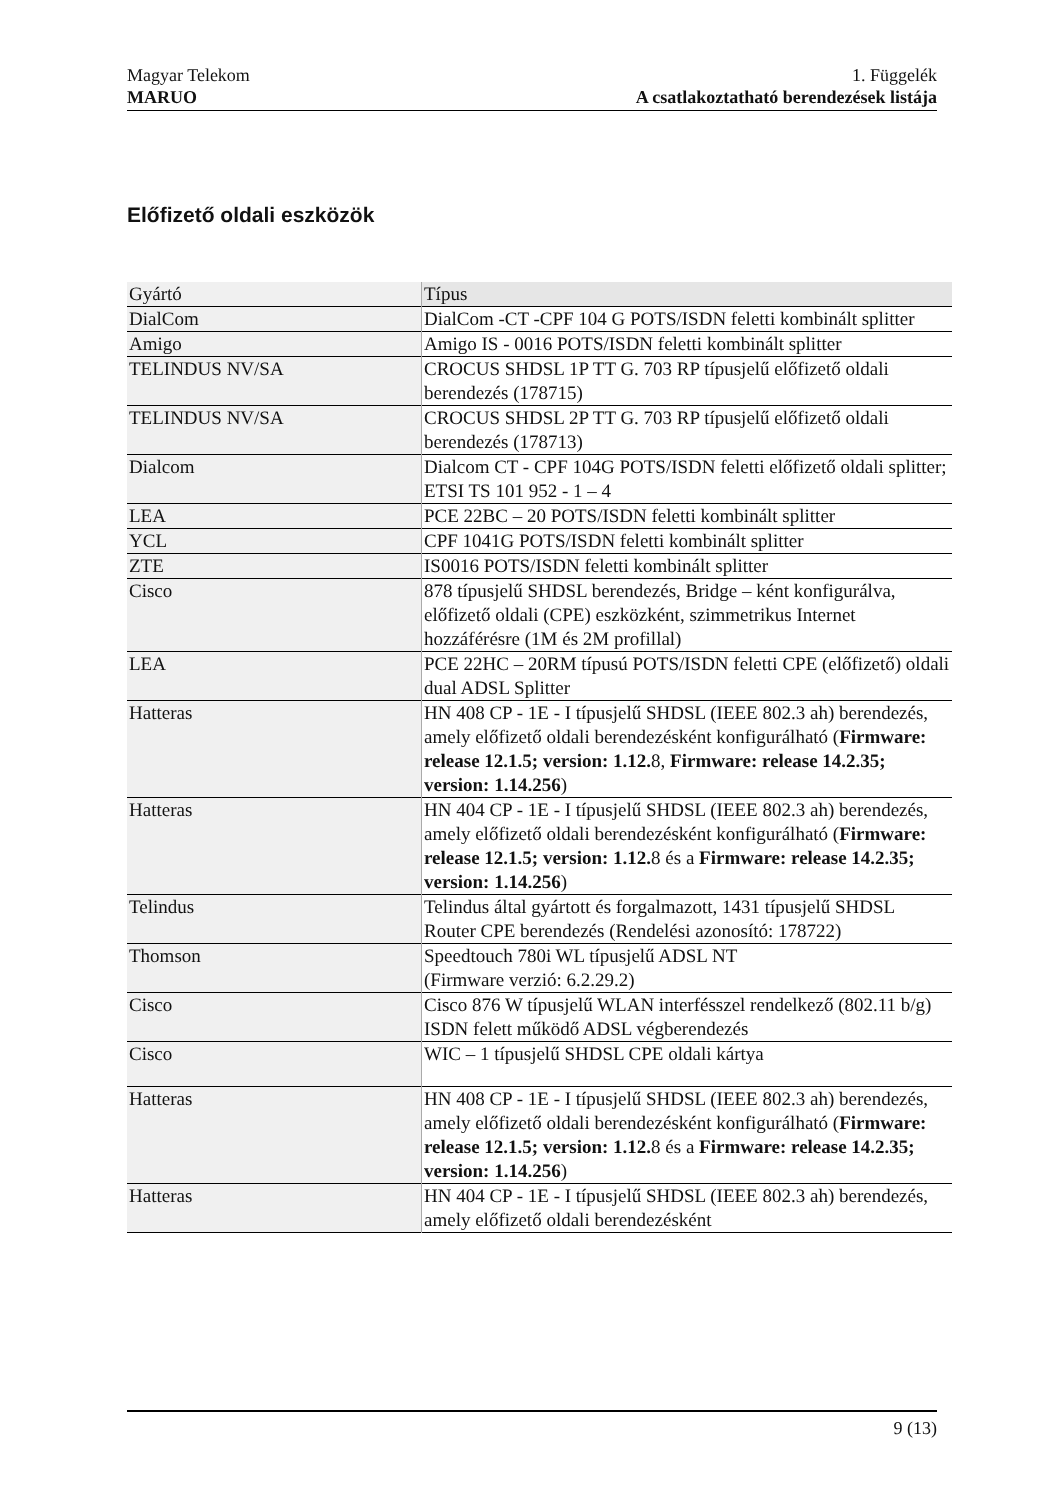Magyar Telekom
MARUO
1. Függelék
A csatlakoztatható berendezések listája
Előfizető oldali eszközök
| Gyártó | Típus |
| --- | --- |
| DialCom | DialCom -CT -CPF 104 G POTS/ISDN feletti kombinált splitter |
| Amigo | Amigo IS - 0016 POTS/ISDN feletti kombinált splitter |
| TELINDUS NV/SA | CROCUS SHDSL 1P TT G. 703 RP típusjelű előfizető oldali berendezés (178715) |
| TELINDUS NV/SA | CROCUS SHDSL 2P TT G. 703 RP típusjelű előfizető oldali berendezés (178713) |
| Dialcom | Dialcom CT - CPF 104G POTS/ISDN feletti előfizető oldali splitter; ETSI TS 101 952 - 1 – 4 |
| LEA | PCE 22BC – 20 POTS/ISDN feletti kombinált splitter |
| YCL | CPF 1041G POTS/ISDN feletti kombinált splitter |
| ZTE | IS0016 POTS/ISDN feletti kombinált splitter |
| Cisco | 878 típusjelű SHDSL berendezés, Bridge – ként konfigurálva, előfizető oldali (CPE) eszközként, szimmetrikus Internet hozzáférésre (1M és 2M profillal) |
| LEA | PCE 22HC – 20RM típusú POTS/ISDN feletti CPE (előfizető) oldali dual ADSL Splitter |
| Hatteras | HN 408 CP - 1E - I típusjelű SHDSL (IEEE 802.3 ah) berendezés, amely előfizető oldali berendezésként konfigurálható ( Firmware: release 12.1.5; version: 1.12. 8, Firmware: release 14.2.35; version: 1.14.256 ) |
| Hatteras | HN 404 CP - 1E - I típusjelű SHDSL (IEEE 802.3 ah) berendezés, amely előfizető oldali berendezésként konfigurálható ( Firmware: release 12.1.5; version: 1.12. 8 és a Firmware: release 14.2.35; version: 1.14.256 ) |
| Telindus | Telindus által gyártott és forgalmazott, 1431 típusjelű SHDSL Router CPE berendezés (Rendelési azonosító: 178722) |
| Thomson | Speedtouch 780i WL típusjelű ADSL NT (Firmware verzió: 6.2.29.2) |
| Cisco | Cisco 876 W típusjelű WLAN interfésszel rendelkező (802.11 b/g) ISDN felett működő ADSL végberendezés |
| Cisco | WIC – 1 típusjelű SHDSL CPE oldali kártya |
| Hatteras | HN 408 CP - 1E - I típusjelű SHDSL (IEEE 802.3 ah) berendezés, amely előfizető oldali berendezésként konfigurálható ( Firmware: release 12.1.5; version: 1.12. 8 és a Firmware: release 14.2.35; version: 1.14.256 ) |
| Hatteras | HN 404 CP - 1E - I típusjelű SHDSL (IEEE 802.3 ah) berendezés, amely előfizető oldali berendezésként |
9 (13)